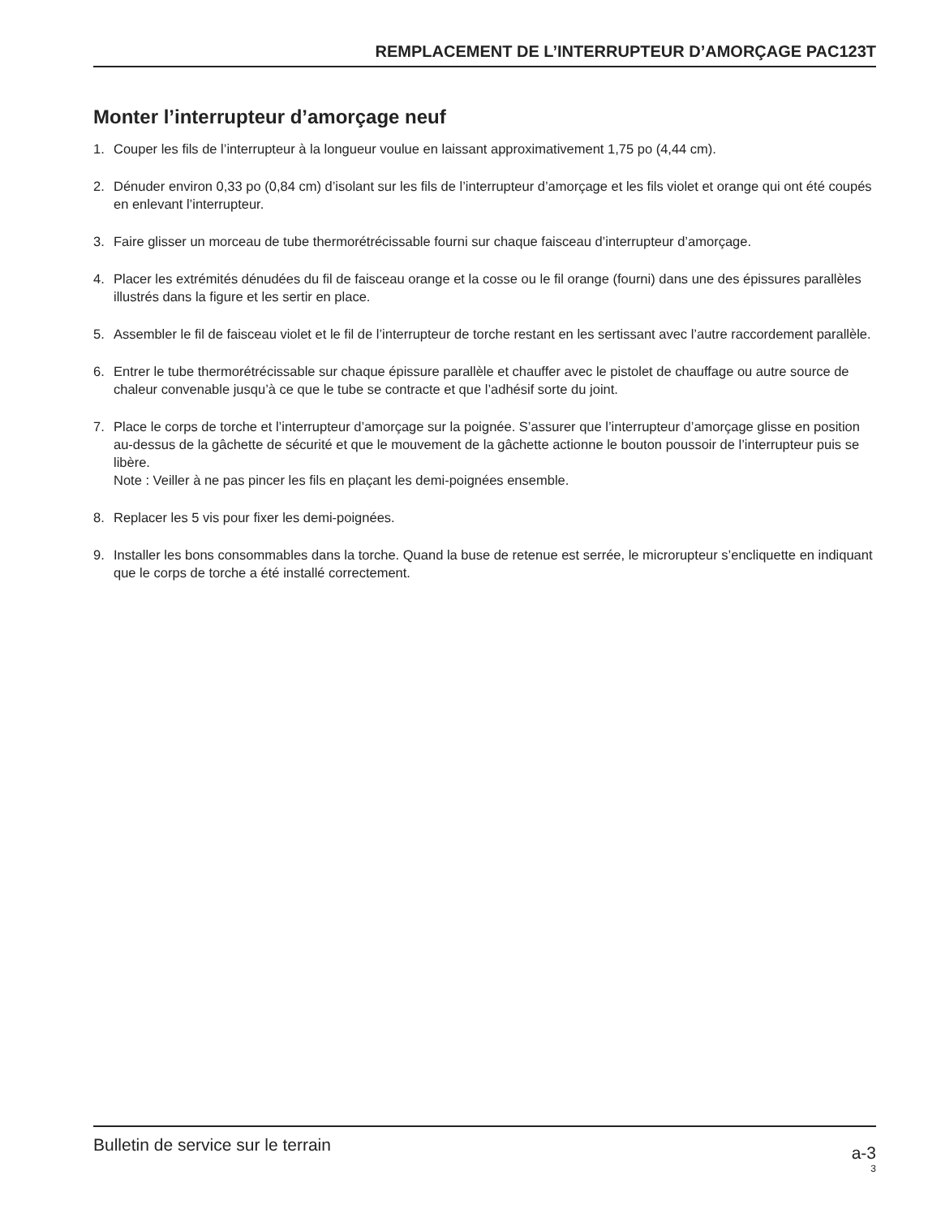REMPLACEMENT DE L’INTERRUPTEUR D’AMORÇAGE PAC123T
Monter l’interrupteur d’amorçage neuf
1. Couper les fils de l’interrupteur à la longueur voulue en laissant approximativement 1,75 po (4,44 cm).
2. Dénuder environ 0,33 po (0,84 cm) d’isolant sur les fils de l’interrupteur d’amorçage et les fils violet et orange qui ont été coupés en enlevant l’interrupteur.
3. Faire glisser un morceau de tube thermorétrécissable fourni sur chaque faisceau d’interrupteur d’amorçage.
4. Placer les extrémités dénudées du fil de faisceau orange et la cosse ou le fil orange (fourni) dans une des épissures parallèles illustrés dans la figure et les sertir en place.
5. Assembler le fil de faisceau violet et le fil de l’interrupteur de torche restant en les sertissant avec l’autre raccordement parallèle.
6. Entrer le tube thermorétrécissable sur chaque épissure parallèle et chauffer avec le pistolet de chauffage ou autre source de chaleur convenable jusqu’à ce que le tube se contracte et que l’adhésif sorte du joint.
7. Place le corps de torche et l’interrupteur d’amorçage sur la poignée. S’assurer que l’interrupteur d’amorçage glisse en position au-dessus de la gâchette de sécurité et que le mouvement de la gâchette actionne le bouton poussoir de l’interrupteur puis se libère.
Note : Veiller à ne pas pincer les fils en plaçant les demi-poignées ensemble.
8. Replacer les 5 vis pour fixer les demi-poignées.
9. Installer les bons consommables dans la torche. Quand la buse de retenue est serrée, le microrupteur s’encliquette en indiquant que le corps de torche a été installé correctement.
Bulletin de service sur le terrain
a-3
3